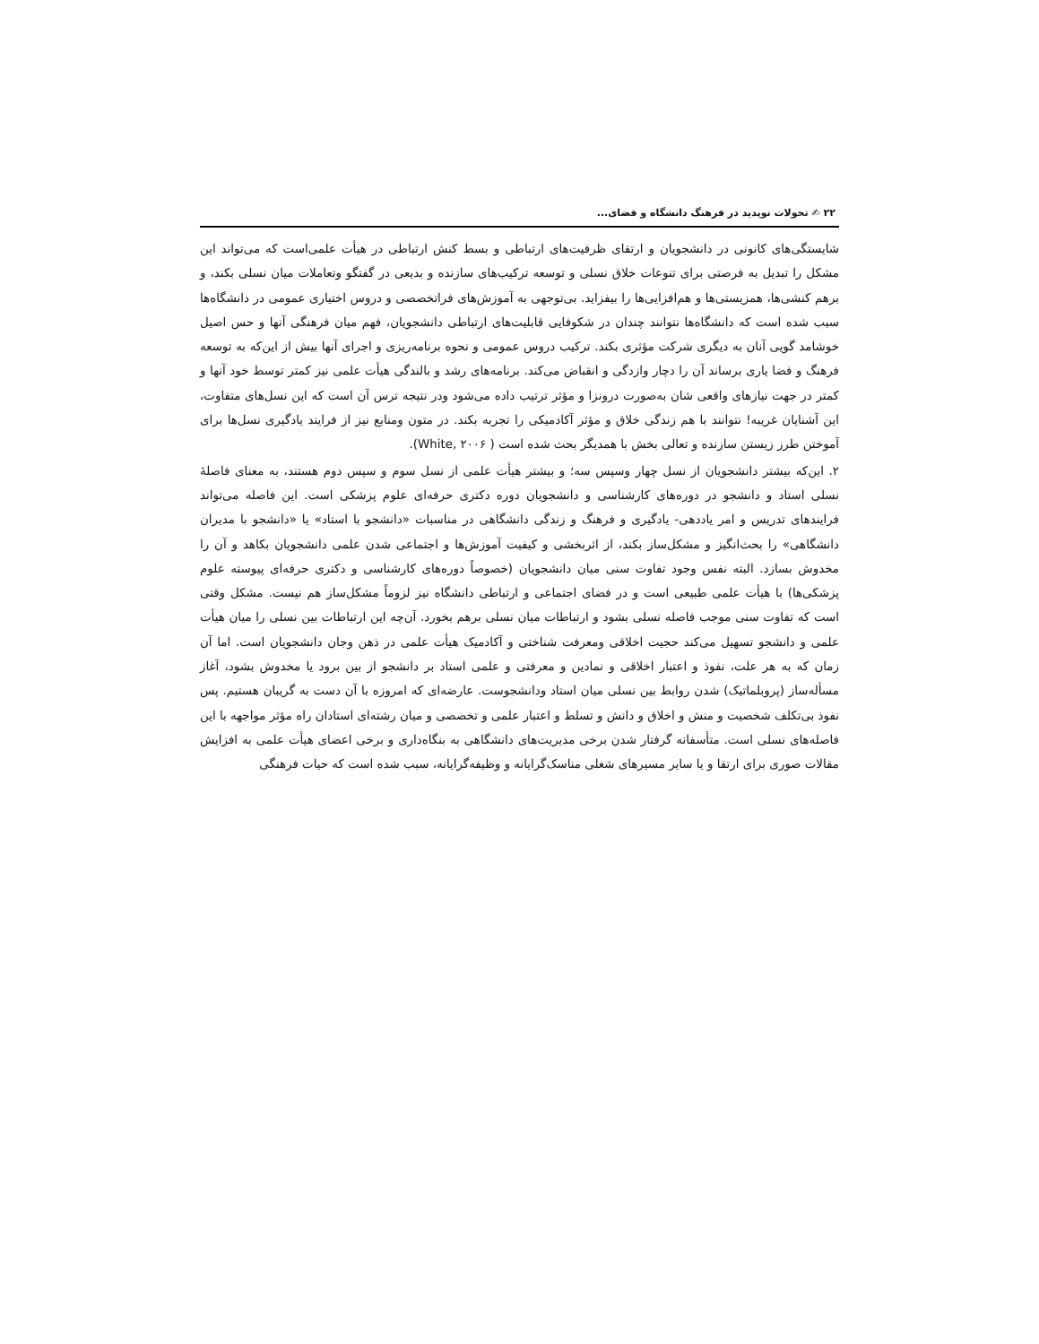۲۲ ✍ تحولات نوپدید در فرهنگ دانشگاه و فضای...
شایستگی‌های کانونی در دانشجویان و ارتقای ظرفیت‌های ارتباطی و بسط کنش ارتباطی در هیأت علمی‌است که می‌تواند این مشکل را تبدیل به فرصتی برای تنوعات خلاق نسلی و توسعه ترکیب‌های سازنده و بدیعی در گفتگو وتعاملات میان نسلی بکند، و برهم کنشی‌ها، همزیستی‌ها و هم‌افزایی‌ها را بیفزاید. بی‌توجهی به آموزش‌های فراتخصصی و دروس اختیاری عمومی در دانشگاه‌ها سبب شده است که دانشگاه‌ها نتوانند چندان در شکوفایی قابلیت‌های ارتباطی دانشجویان، فهم میان فرهنگی آنها و حس اصیل خوشامد گویی آنان به دیگری شرکت مؤثری بکند. ترکیب دروس عمومی و نحوه برنامه‌ریزی و اجرای آنها بیش از این‌که به توسعه فرهنگ و فضا یاری برساند آن را دچار وازدگی و انقباض می‌کند. برنامه‌های رشد و بالندگی هیأت علمی نیز کمتر توسط خود آنها و کمتر در جهت نیازهای واقعی شان به‌صورت درونزا و مؤثر ترتیب داده می‌شود ودر نتیجه ترس آن است که این نسل‌های متفاوت، این آشنایان غریبه! نتوانند با هم زندگی خلاق و مؤثر آکادمیکی را تجربه بکند. در متون ومنابع نیز از فرایند یادگیری نسل‌ها برای آموختن طرز زیستن سازنده و تعالی بخش با همدیگر بحث شده است ( White, ۲۰۰۶).
۲. این‌که بیشتر دانشجویان از نسل چهار وسپس سه؛ و بیشتر هیأت علمی از نسل سوم و سپس دوم هستند، به معنای فاصلۀ نسلی استاد و دانشجو در دوره‌های کارشناسی و دانشجویان دوره دکتری حرفه‌ای علوم پزشکی است. این فاصله می‌تواند فرایندهای تدریس و امر یاددهی- یادگیری و فرهنگ و زندگی دانشگاهی در مناسبات «دانشجو با استاد» یا «دانشجو با مدیران دانشگاهی» را بحث‌انگیز و مشکل‌ساز بکند، از اثربخشی و کیفیت آموزش‌ها و اجتماعی شدن علمی دانشجویان بکاهد و آن را مخدوش بسازد. البته نفس وجود تفاوت سنی میان دانشجویان (خصوصاً دوره‌های کارشناسی و دکتری حرفه‌ای پیوسته علوم پزشکی‌ها) با هیأت علمی طبیعی است و در فضای اجتماعی و ارتباطی دانشگاه نیز لزوماً مشکل‌ساز هم نیست. مشکل وقتی است که تفاوت سنی موجب فاصله نسلی بشود و ارتباطات میان نسلی برهم بخورد. آن‌چه این ارتباطات بین نسلی را میان هیأت علمی و دانشجو تسهیل می‌کند حجیت اخلاقی ومعرفت شناختی و آکادمیک هیأت علمی در ذهن وجان دانشجویان است. اما آن زمان که به هر علت، نفوذ و اعتبار اخلاقی و نمادین و معرفتی و علمی استاد بر دانشجو از بین برود یا مخدوش بشود، آغاز مسأله‌ساز (پروبلماتیک) شدن روابط بین نسلی میان استاد ودانشجوست. عارضه‌ای که امروزه با آن دست به گریبان هستیم. پس نفوذ بی‌تکلف شخصیت و منش و اخلاق و دانش و تسلط و اعتبار علمی و تخصصی و میان رشته‌ای استادان راه مؤثر مواجهه با این فاصله‌های نسلی است. متأسفانه گرفتار شدن برخی مدیریت‌های دانشگاهی به بنگاه‌داری و برخی اعضای هیأت علمی به افزایش مقالات صوری برای ارتقا و یا سایر مسیرهای شغلی مناسک‌گرایانه و وظیفه‌گرایانه، سبب شده است که حیات فرهنگی